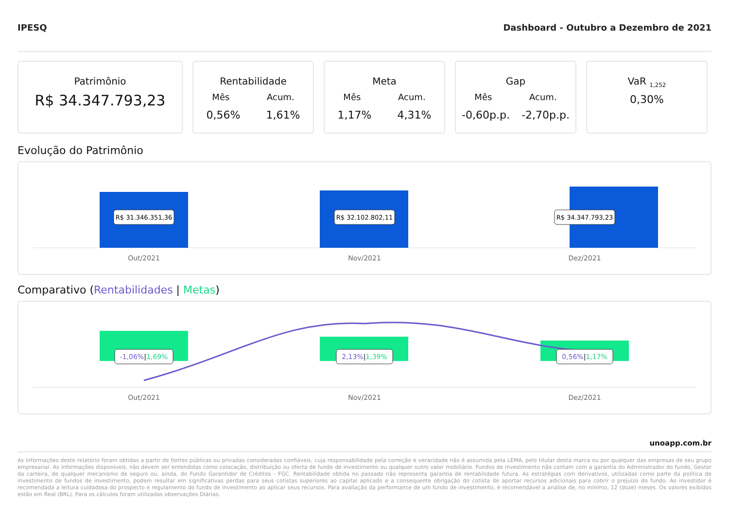IPESQ Dashboard - Outubro a Dezembro de 2021
Patrimônio
R$ 34.347.793,23
Rentabilidade
Mês Acum.
0,56% 1,61%
Meta
Mês Acum.
1,17% 4,31%
Gap
Mês Acum.
-0,60p.p. -2,70p.p.
VaR <sub>1,252</sub>
0,30%
Evolução do Patrimônio
R$ 31.346.351,36
R$ 32.102.802,11
R$ 34.347.793,23
Out/2021
Nov/2021
Dez/2021
Comparativo (Rentabilidades | Metas)
-1,06%|1,69%
2,13%|1,39%
0,56%|1,17%
Out/2021
Nov/2021
Dez/2021
unoapp.com.br
As informações deste relatório foram obtidas a partir de fontes públicas ou privadas consideradas confiáveis, cuja responsabilidade pela correção e veracidade não é assumida pela LEMA, pelo titular desta marca ou por qualquer das empresas de seu grupo empresarial. As informações disponíveis, não devem ser entendidas como colocação, distribuição ou oferta de fundo de investimento ou qualquer outro valor mobiliário. Fundos de investimento não contam com a garantia do Administrador do fundo, Gestor da carteira, de qualquer mecanismo de seguro ou, ainda, do Fundo Garantidor de Créditos - FGC. Rentabilidade obtida no passado não representa garantia de rentabilidade futura. As estratégias com derivativos, utilizadas como parte da política de investimento de fundos de investimento, podem resultar em significativas perdas para seus cotistas superiores ao capital aplicado e a consequente obrigação do cotista de aportar recursos adicionais para cobrir o prejuízo do fundo. Ao investidor é recomendada a leitura cuidadosa do prospecto e regulamento do fundo de investimento ao aplicar seus recursos. Para avaliação da performance de um fundo de investimento, é recomendável a análise de, no mínimo, 12 (doze) meses. Os valores exibidos estão em Real (BRL). Para os cálculos foram utilizadas observações Diárias.